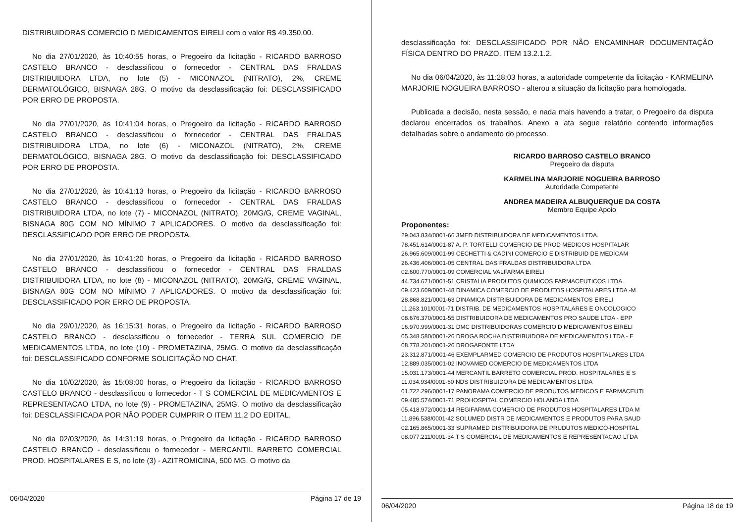DISTRIBUIDORAS COMERCIO D MEDICAMENTOS EIRELI com o valor R$ 49.350,00.
No dia 27/01/2020, às 10:40:55 horas, o Pregoeiro da licitação - RICARDO BARROSO CASTELO BRANCO - desclassificou o fornecedor - CENTRAL DAS FRALDAS DISTRIBUIDORA LTDA, no lote (5) - MICONAZOL (NITRATO), 2%, CREME DERMATOLÓGICO, BISNAGA 28G. O motivo da desclassificação foi: DESCLASSIFICADO POR ERRO DE PROPOSTA.
No dia 27/01/2020, às 10:41:04 horas, o Pregoeiro da licitação - RICARDO BARROSO CASTELO BRANCO - desclassificou o fornecedor - CENTRAL DAS FRALDAS DISTRIBUIDORA LTDA, no lote (6) - MICONAZOL (NITRATO), 2%, CREME DERMATOLÓGICO, BISNAGA 28G. O motivo da desclassificação foi: DESCLASSIFICADO POR ERRO DE PROPOSTA.
No dia 27/01/2020, às 10:41:13 horas, o Pregoeiro da licitação - RICARDO BARROSO CASTELO BRANCO - desclassificou o fornecedor - CENTRAL DAS FRALDAS DISTRIBUIDORA LTDA, no lote (7) - MICONAZOL (NITRATO), 20MG/G, CREME VAGINAL, BISNAGA 80G COM NO MÍNIMO 7 APLICADORES. O motivo da desclassificação foi: DESCLASSIFICADO POR ERRO DE PROPOSTA.
No dia 27/01/2020, às 10:41:20 horas, o Pregoeiro da licitação - RICARDO BARROSO CASTELO BRANCO - desclassificou o fornecedor - CENTRAL DAS FRALDAS DISTRIBUIDORA LTDA, no lote (8) - MICONAZOL (NITRATO), 20MG/G, CREME VAGINAL, BISNAGA 80G COM NO MÍNIMO 7 APLICADORES. O motivo da desclassificação foi: DESCLASSIFICADO POR ERRO DE PROPOSTA.
No dia 29/01/2020, às 16:15:31 horas, o Pregoeiro da licitação - RICARDO BARROSO CASTELO BRANCO - desclassificou o fornecedor - TERRA SUL COMERCIO DE MEDICAMENTOS LTDA, no lote (10) - PROMETAZINA, 25MG. O motivo da desclassificação foi: DESCLASSIFICADO CONFORME SOLICITAÇÃO NO CHAT.
No dia 10/02/2020, às 15:08:00 horas, o Pregoeiro da licitação - RICARDO BARROSO CASTELO BRANCO - desclassificou o fornecedor - T S COMERCIAL DE MEDICAMENTOS E REPRESENTACAO LTDA, no lote (9) - PROMETAZINA, 25MG. O motivo da desclassificação foi: DESCLASSIFICADA POR NÃO PODER CUMPRIR O ITEM 11,2 DO EDITAL.
No dia 02/03/2020, às 14:31:19 horas, o Pregoeiro da licitação - RICARDO BARROSO CASTELO BRANCO - desclassificou o fornecedor - MERCANTIL BARRETO COMERCIAL PROD. HOSPITALARES E S, no lote (3) - AZITROMICINA, 500 MG. O motivo da
06/04/2020 Página 17 de 19
desclassificação foi: DESCLASSIFICADO POR NÃO ENCAMINHAR DOCUMENTAÇÃO FÍSICA DENTRO DO PRAZO. ITEM 13.2.1.2.
No dia 06/04/2020, às 11:28:03 horas, a autoridade competente da licitação - KARMELINA MARJORIE NOGUEIRA BARROSO - alterou a situação da licitação para homologada.
Publicada a decisão, nesta sessão, e nada mais havendo a tratar, o Pregoeiro da disputa declarou encerrados os trabalhos. Anexo a ata segue relatório contendo informações detalhadas sobre o andamento do processo.
RICARDO BARROSO CASTELO BRANCO
Pregoeiro da disputa
KARMELINA MARJORIE NOGUEIRA BARROSO
Autoridade Competente
ANDREA MADEIRA ALBUQUERQUE DA COSTA
Membro Equipe Apoio
Proponentes:
29.043.834/0001-66 3MED DISTRIBUIDORA DE MEDICAMENTOS LTDA.
78.451.614/0001-87 A. P. TORTELLI COMERCIO DE PROD MEDICOS HOSPITALAR
26.965.609/0001-99 CECHETTI & CADINI COMERCIO E DISTRIBUID DE MEDICAM
26.436.406/0001-05 CENTRAL DAS FRALDAS DISTRIBUIDORA LTDA
02.600.770/0001-09 COMERCIAL VALFARMA EIRELI
44.734.671/0001-51 CRISTALIA PRODUTOS QUIMICOS FARMACEUTICOS LTDA.
09.423.609/0001-48 DINAMICA COMERCIO DE PRODUTOS HOSPITALARES LTDA -M
28.868.821/0001-63 DINAMICA DISTRIBUIDORA DE MEDICAMENTOS EIRELI
11.263.101/0001-71 DISTRIB. DE MEDICAMENTOS HOSPITALARES E ONCOLOGICO
08.676.370/0001-55 DISTRIBUIDORA DE MEDICAMENTOS PRO SAUDE LTDA - EPP
16.970.999/0001-31 DMC DISTRIBUIDORAS COMERCIO D MEDICAMENTOS EIRELI
05.348.580/0001-26 DROGA ROCHA DISTRIBUIDORA DE MEDICAMENTOS LTDA - E
08.778.201/0001-26 DROGAFONTE LTDA
23.312.871/0001-46 EXEMPLARMED COMERCIO DE PRODUTOS HOSPITALARES LTDA
12.889.035/0001-02 INOVAMED COMERCIO DE MEDICAMENTOS LTDA
15.031.173/0001-44 MERCANTIL BARRETO COMERCIAL PROD. HOSPITALARES E S
11.034.934/0001-60 NDS DISTRIBUIDORA DE MEDICAMENTOS LTDA
01.722.296/0001-17 PANORAMA COMERCIO DE PRODUTOS MEDICOS E FARMACEUTI
09.485.574/0001-71 PROHOSPITAL COMERCIO HOLANDA LTDA
05.418.972/0001-14 REGIFARMA COMERCIO DE PRODUTOS HOSPITALARES LTDA M
11.896.538/0001-42 SOLUMED DISTR DE MEDICAMENTOS E PRODUTOS PARA SAUD
02.165.865/0001-33 SUPRAMED DISTRIBUIDORA DE PRUDUTOS MEDICO-HOSPITAL
08.077.211/0001-34 T S COMERCIAL DE MEDICAMENTOS E REPRESENTACAO LTDA
06/04/2020 Página 18 de 19